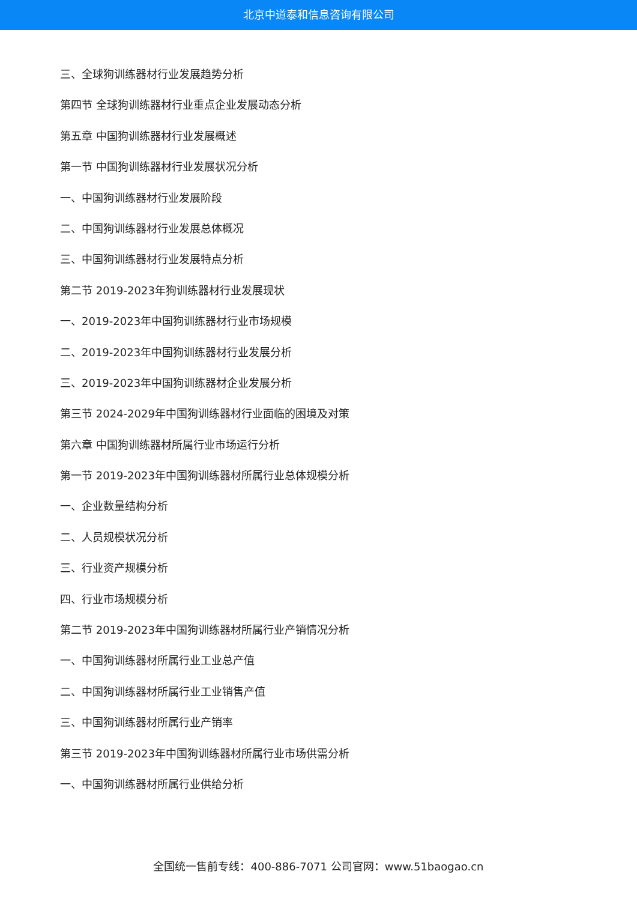北京中道泰和信息咨询有限公司
三、全球狗训练器材行业发展趋势分析
第四节 全球狗训练器材行业重点企业发展动态分析
第五章 中国狗训练器材行业发展概述
第一节 中国狗训练器材行业发展状况分析
一、中国狗训练器材行业发展阶段
二、中国狗训练器材行业发展总体概况
三、中国狗训练器材行业发展特点分析
第二节 2019-2023年狗训练器材行业发展现状
一、2019-2023年中国狗训练器材行业市场规模
二、2019-2023年中国狗训练器材行业发展分析
三、2019-2023年中国狗训练器材企业发展分析
第三节 2024-2029年中国狗训练器材行业面临的困境及对策
第六章 中国狗训练器材所属行业市场运行分析
第一节 2019-2023年中国狗训练器材所属行业总体规模分析
一、企业数量结构分析
二、人员规模状况分析
三、行业资产规模分析
四、行业市场规模分析
第二节 2019-2023年中国狗训练器材所属行业产销情况分析
一、中国狗训练器材所属行业工业总产值
二、中国狗训练器材所属行业工业销售产值
三、中国狗训练器材所属行业产销率
第三节 2019-2023年中国狗训练器材所属行业市场供需分析
一、中国狗训练器材所属行业供给分析
全国统一售前专线：400-886-7071 公司官网：www.51baogao.cn